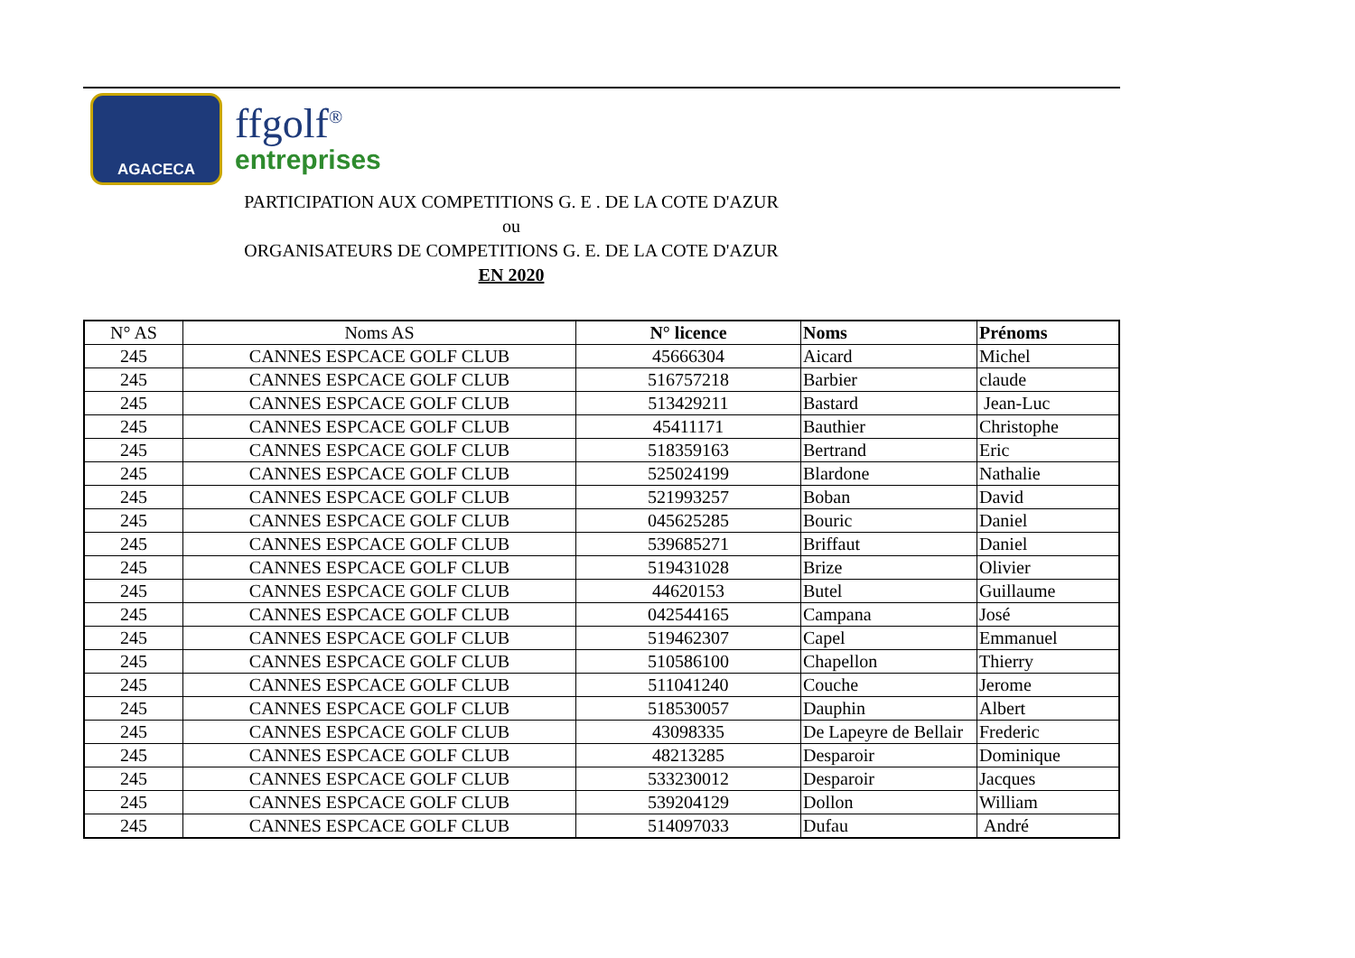AGACECA
ffgolf<sup>®</sup>
entreprises
PARTICIPATION AUX COMPETITIONS G. E . DE LA COTE D'AZUR
ou
ORGANISATEURS DE COMPETITIONS G. E. DE LA COTE D'AZUR
EN 2020
| N° AS | Noms AS | N° licence | Noms | Prénoms |
| --- | --- | --- | --- | --- |
| 245 | CANNES ESPCACE GOLF CLUB | 45666304 | Aicard | Michel |
| 245 | CANNES ESPCACE GOLF CLUB | 516757218 | Barbier | claude |
| 245 | CANNES ESPCACE GOLF CLUB | 513429211 | Bastard | Jean-Luc |
| 245 | CANNES ESPCACE GOLF CLUB | 45411171 | Bauthier | Christophe |
| 245 | CANNES ESPCACE GOLF CLUB | 518359163 | Bertrand | Eric |
| 245 | CANNES ESPCACE GOLF CLUB | 525024199 | Blardone | Nathalie |
| 245 | CANNES ESPCACE GOLF CLUB | 521993257 | Boban | David |
| 245 | CANNES ESPCACE GOLF CLUB | 045625285 | Bouric | Daniel |
| 245 | CANNES ESPCACE GOLF CLUB | 539685271 | Briffaut | Daniel |
| 245 | CANNES ESPCACE GOLF CLUB | 519431028 | Brize | Olivier |
| 245 | CANNES ESPCACE GOLF CLUB | 44620153 | Butel | Guillaume |
| 245 | CANNES ESPCACE GOLF CLUB | 042544165 | Campana | José |
| 245 | CANNES ESPCACE GOLF CLUB | 519462307 | Capel | Emmanuel |
| 245 | CANNES ESPCACE GOLF CLUB | 510586100 | Chapellon | Thierry |
| 245 | CANNES ESPCACE GOLF CLUB | 511041240 | Couche | Jerome |
| 245 | CANNES ESPCACE GOLF CLUB | 518530057 | Dauphin | Albert |
| 245 | CANNES ESPCACE GOLF CLUB | 43098335 | De Lapeyre de Bellair | Frederic |
| 245 | CANNES ESPCACE GOLF CLUB | 48213285 | Desparoir | Dominique |
| 245 | CANNES ESPCACE GOLF CLUB | 533230012 | Desparoir | Jacques |
| 245 | CANNES ESPCACE GOLF CLUB | 539204129 | Dollon | William |
| 245 | CANNES ESPCACE GOLF CLUB | 514097033 | Dufau | André |